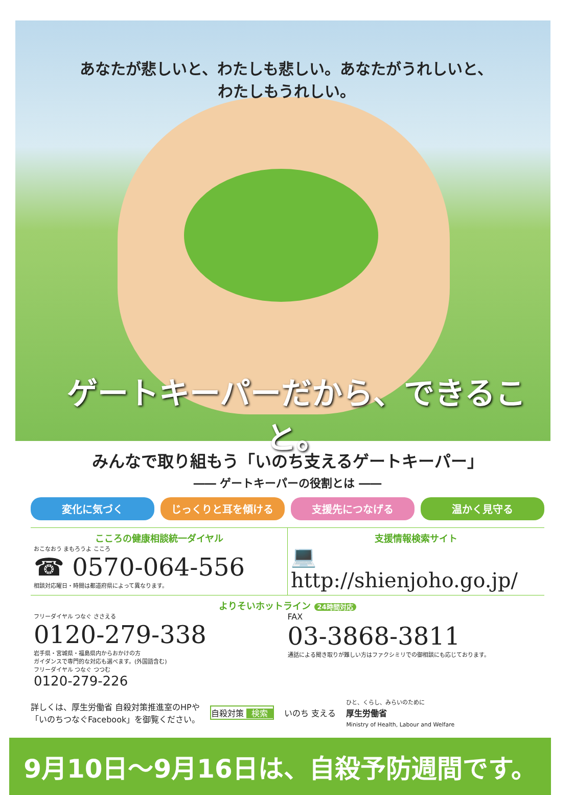あなたが悲しいと、わたしも悲しい。あなたがうれしいと、わたしもうれしい。
ゲートキーパーだから、できること。
みんなで取り組もう「いのち支えるゲートキーパー」
―― ゲートキーパーの役割とは ――
変化に気づく じっくりと耳を傾ける 支援先につなげる 温かく見守る
こころの健康相談統一ダイヤル
おこなおう まもろうよ こころ
☎ 0570-064-556
相談対応曜日・時間は都道府県によって異なります。
支援情報検索サイト
💻 http://shienjoho.go.jp/
よりそいホットライン 24時間対応
フリーダイヤル つなぐ ささえる
0120-279-338
岩手県・宮城県・福島県内からおかけの方
ガイダンスで専門的な対応も選べます。(外国語含む)
フリーダイヤル つなぐ つつむ
0120-279-226
FAX
03-3868-3811
通話による聞き取りが難しい方はファクシミリでの御相談にも応じております。
詳しくは、厚生労働省 自殺対策推進室のHPや
「いのちつなぐFacebook」を御覧ください。
自殺対策 検索 いのち 支える
ひと、くらし、みらいのために
厚生労働省
Ministry of Health, Labour and Welfare
9月10日〜9月16日は、自殺予防週間です。